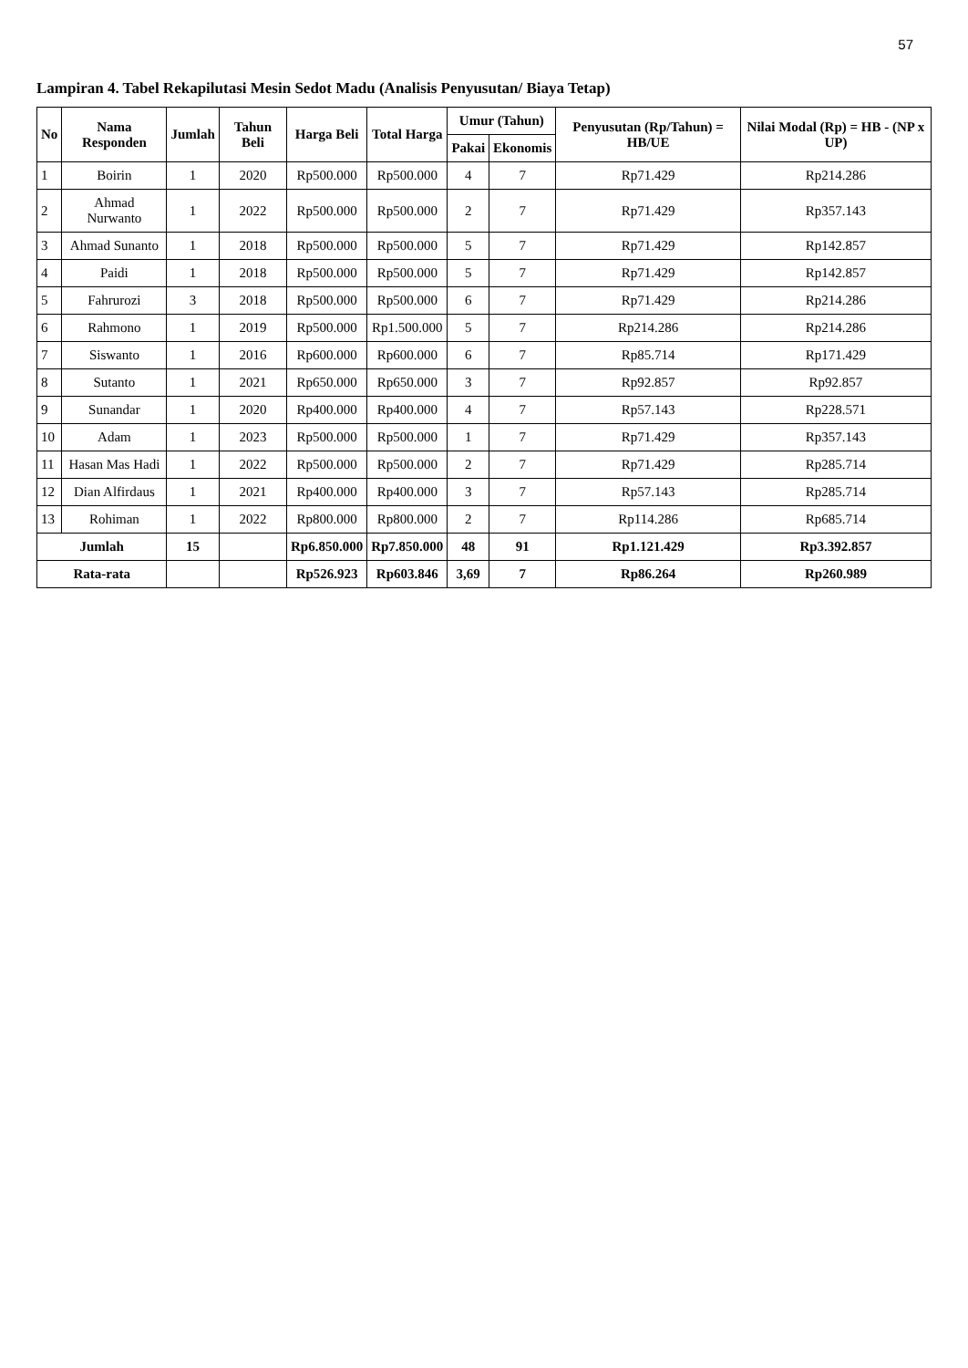57
Lampiran 4. Tabel Rekapilutasi Mesin Sedot Madu (Analisis Penyusutan/ Biaya Tetap)
| No | Nama Responden | Jumlah | Tahun Beli | Harga Beli | Total Harga | Umur (Tahun) | | Penyusutan (Rp/Tahun) = HB/UE | Nilai Modal (Rp) = HB - (NP x UP) |
| --- | --- | --- | --- | --- | --- | --- | --- | --- | --- |
| | | | | | | Pakai | Ekonomis | | |
| 1 | Boirin | 1 | 2020 | Rp500.000 | Rp500.000 | 4 | 7 | Rp71.429 | Rp214.286 |
| 2 | Ahmad Nurwanto | 1 | 2022 | Rp500.000 | Rp500.000 | 2 | 7 | Rp71.429 | Rp357.143 |
| 3 | Ahmad Sunanto | 1 | 2018 | Rp500.000 | Rp500.000 | 5 | 7 | Rp71.429 | Rp142.857 |
| 4 | Paidi | 1 | 2018 | Rp500.000 | Rp500.000 | 5 | 7 | Rp71.429 | Rp142.857 |
| 5 | Fahrurozi | 3 | 2018 | Rp500.000 | Rp500.000 | 6 | 7 | Rp71.429 | Rp214.286 |
| 6 | Rahmono | 1 | 2019 | Rp500.000 | Rp1.500.000 | 5 | 7 | Rp214.286 | Rp214.286 |
| 7 | Siswanto | 1 | 2016 | Rp600.000 | Rp600.000 | 6 | 7 | Rp85.714 | Rp171.429 |
| 8 | Sutanto | 1 | 2021 | Rp650.000 | Rp650.000 | 3 | 7 | Rp92.857 | Rp92.857 |
| 9 | Sunandar | 1 | 2020 | Rp400.000 | Rp400.000 | 4 | 7 | Rp57.143 | Rp228.571 |
| 10 | Adam | 1 | 2023 | Rp500.000 | Rp500.000 | 1 | 7 | Rp71.429 | Rp357.143 |
| 11 | Hasan Mas Hadi | 1 | 2022 | Rp500.000 | Rp500.000 | 2 | 7 | Rp71.429 | Rp285.714 |
| 12 | Dian Alfirdaus | 1 | 2021 | Rp400.000 | Rp400.000 | 3 | 7 | Rp57.143 | Rp285.714 |
| 13 | Rohiman | 1 | 2022 | Rp800.000 | Rp800.000 | 2 | 7 | Rp114.286 | Rp685.714 |
| Jumlah | | 15 | | Rp6.850.000 | Rp7.850.000 | 48 | 91 | Rp1.121.429 | Rp3.392.857 |
| Rata-rata | | | | Rp526.923 | Rp603.846 | 3,69 | 7 | Rp86.264 | Rp260.989 |